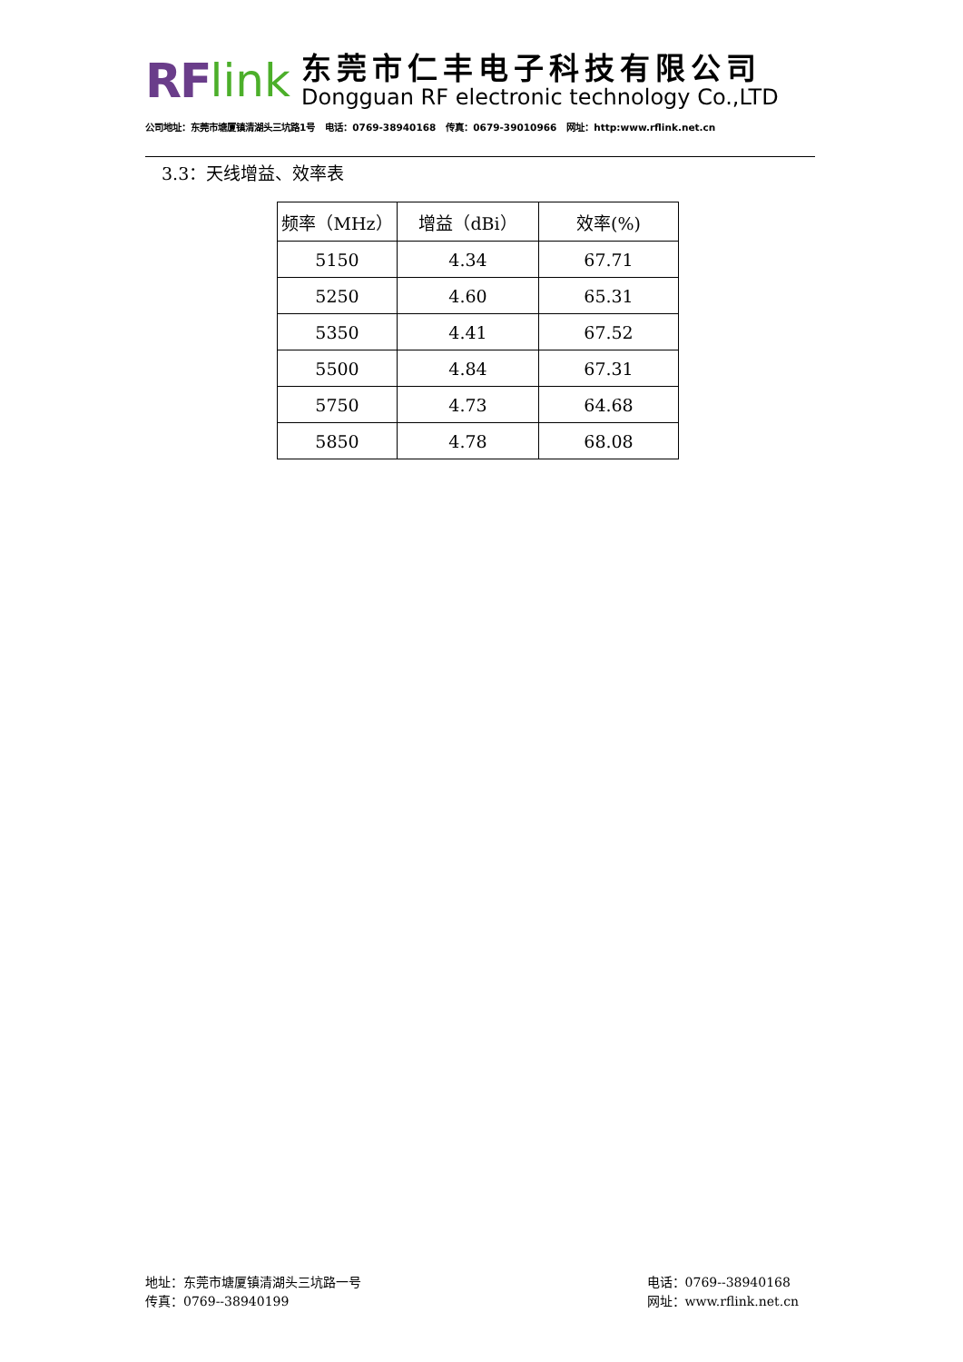RF link
东莞市仁丰电子科技有限公司
Dongguan RF electronic technology Co.,LTD
公司地址：东莞市塘厦镇清湖头三坑路1号 电话：0769-38940168 传真：0679-39010966 网址：http:www.rflink.net.cn
3.3：天线增益、效率表
| 频率（MHz） | 增益（dBi） | 效率(%) |
| --- | --- | --- |
| 5150 | 4.34 | 67.71 |
| 5250 | 4.60 | 65.31 |
| 5350 | 4.41 | 67.52 |
| 5500 | 4.84 | 67.31 |
| 5750 | 4.73 | 64.68 |
| 5850 | 4.78 | 68.08 |
地址：东莞市塘厦镇清湖头三坑路一号
传真：0769--38940199
电话：0769--38940168
网址：www.rflink.net.cn